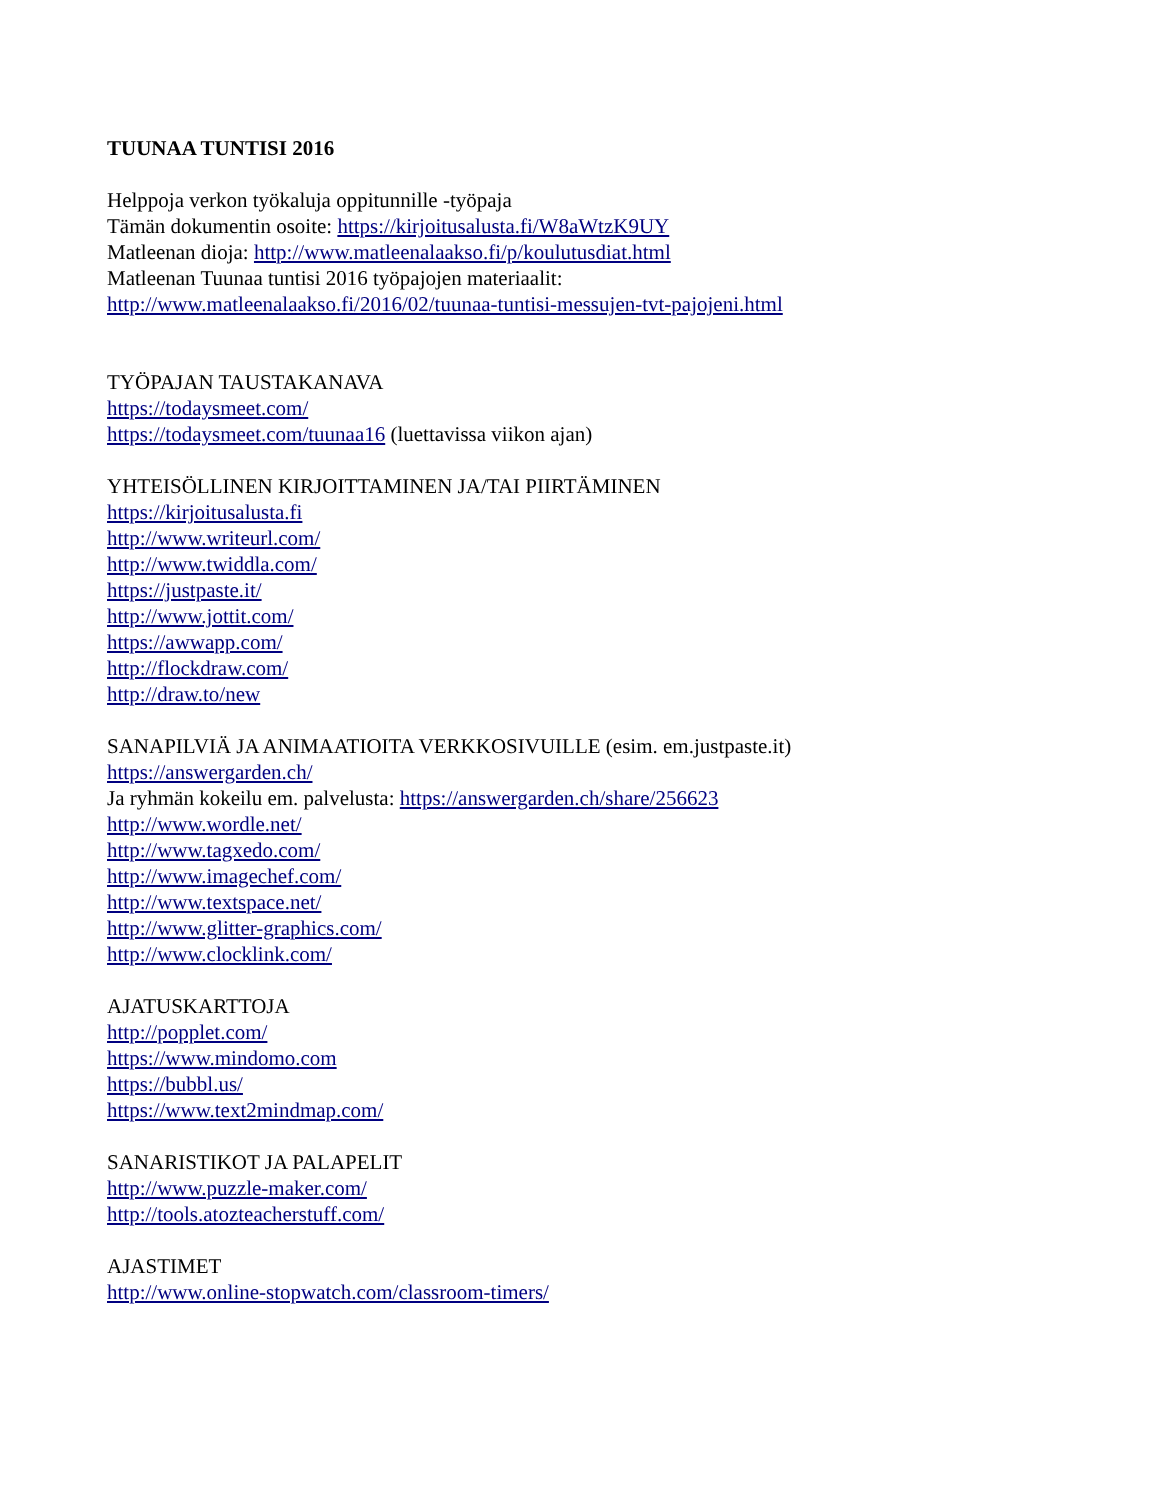TUUNAA TUNTISI 2016
Helppoja verkon työkaluja oppitunnille -työpaja
Tämän dokumentin osoite: https://kirjoitusalusta.fi/W8aWtzK9UY
Matleenan dioja: http://www.matleenalaakso.fi/p/koulutusdiat.html
Matleenan Tuunaa tuntisi 2016 työpajojen materiaalit:
http://www.matleenalaakso.fi/2016/02/tuunaa-tuntisi-messujen-tvt-pajojeni.html
TYÖPAJAN TAUSTAKANAVA
https://todaysmeet.com/
https://todaysmeet.com/tuunaa16 (luettavissa viikon ajan)
YHTEISÖLLINEN KIRJOITTAMINEN JA/TAI PIIRTÄMINEN
https://kirjoitusalusta.fi
http://www.writeurl.com/
http://www.twiddla.com/
https://justpaste.it/
http://www.jottit.com/
https://awwapp.com/
http://flockdraw.com/
http://draw.to/new
SANAPILVIÄ JA ANIMAATIOITA VERKKOSIVUILLE (esim. em.justpaste.it)
https://answergarden.ch/
Ja ryhmän kokeilu em. palvelusta: https://answergarden.ch/share/256623
http://www.wordle.net/
http://www.tagxedo.com/
http://www.imagechef.com/
http://www.textspace.net/
http://www.glitter-graphics.com/
http://www.clocklink.com/
AJATUSKARTTOJA
http://popplet.com/
https://www.mindomo.com
https://bubbl.us/
https://www.text2mindmap.com/
SANARISTIKOT JA PALAPELIT
http://www.puzzle-maker.com/
http://tools.atozteacherstuff.com/
AJASTIMET
http://www.online-stopwatch.com/classroom-timers/